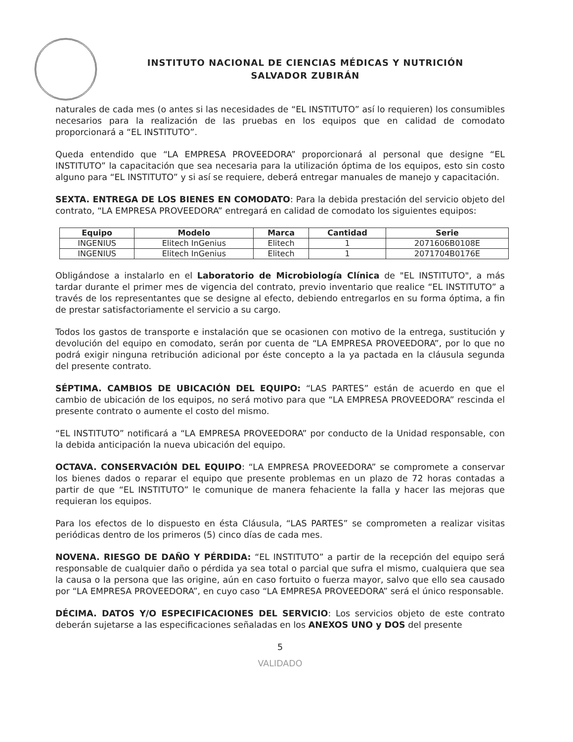INSTITUTO NACIONAL DE CIENCIAS MÉDICAS Y NUTRICIÓN
SALVADOR ZUBIRÁN
naturales de cada mes (o antes si las necesidades de “EL INSTITUTO” así lo requieren) los consumibles necesarios para la realización de las pruebas en los equipos que en calidad de comodato proporcionará a “EL INSTITUTO”.
Queda entendido que “LA EMPRESA PROVEEDORA” proporcionará al personal que designe “EL INSTITUTO” la capacitación que sea necesaria para la utilización óptima de los equipos, esto sin costo alguno para “EL INSTITUTO” y si así se requiere, deberá entregar manuales de manejo y capacitación.
SEXTA. ENTREGA DE LOS BIENES EN COMODATO: Para la debida prestación del servicio objeto del contrato, “LA EMPRESA PROVEEDORA” entregará en calidad de comodato los siguientes equipos:
| Equipo | Modelo | Marca | Cantidad | Serie |
| --- | --- | --- | --- | --- |
| INGENIUS | Elitech InGenius | Elitech | 1 | 2071606B0108E |
| INGENIUS | Elitech InGenius | Elitech | 1 | 2071704B0176E |
Obligándose a instalarlo en el Laboratorio de Microbiología Clínica de "EL INSTITUTO", a más tardar durante el primer mes de vigencia del contrato, previo inventario que realice “EL INSTITUTO” a través de los representantes que se designe al efecto, debiendo entregarlos en su forma óptima, a fin de prestar satisfactoriamente el servicio a su cargo.
Todos los gastos de transporte e instalación que se ocasionen con motivo de la entrega, sustitución y devolución del equipo en comodato, serán por cuenta de “LA EMPRESA PROVEEDORA”, por lo que no podrá exigir ninguna retribución adicional por éste concepto a la ya pactada en la cláusula segunda del presente contrato.
SÉPTIMA. CAMBIOS DE UBICACIÓN DEL EQUIPO: “LAS PARTES” están de acuerdo en que el cambio de ubicación de los equipos, no será motivo para que “LA EMPRESA PROVEEDORA” rescinda el presente contrato o aumente el costo del mismo.
“EL INSTITUTO” notificará a “LA EMPRESA PROVEEDORA” por conducto de la Unidad responsable, con la debida anticipación la nueva ubicación del equipo.
OCTAVA. CONSERVACIÓN DEL EQUIPO: “LA EMPRESA PROVEEDORA” se compromete a conservar los bienes dados o reparar el equipo que presente problemas en un plazo de 72 horas contadas a partir de que “EL INSTITUTO” le comunique de manera fehaciente la falla y hacer las mejoras que requieran los equipos.
Para los efectos de lo dispuesto en ésta Cláusula, “LAS PARTES” se comprometen a realizar visitas periódicas dentro de los primeros (5) cinco días de cada mes.
NOVENA. RIESGO DE DAÑO Y PÉRDIDA: “EL INSTITUTO” a partir de la recepción del equipo será responsable de cualquier daño o pérdida ya sea total o parcial que sufra el mismo, cualquiera que sea la causa o la persona que las origine, aún en caso fortuito o fuerza mayor, salvo que ello sea causado por “LA EMPRESA PROVEEDORA”, en cuyo caso “LA EMPRESA PROVEEDORA” será el único responsable.
DÉCIMA. DATOS Y/O ESPECIFICACIONES DEL SERVICIO: Los servicios objeto de este contrato deberán sujetarse a las especificaciones señaladas en los ANEXOS UNO y DOS del presente
5
VALIDADO